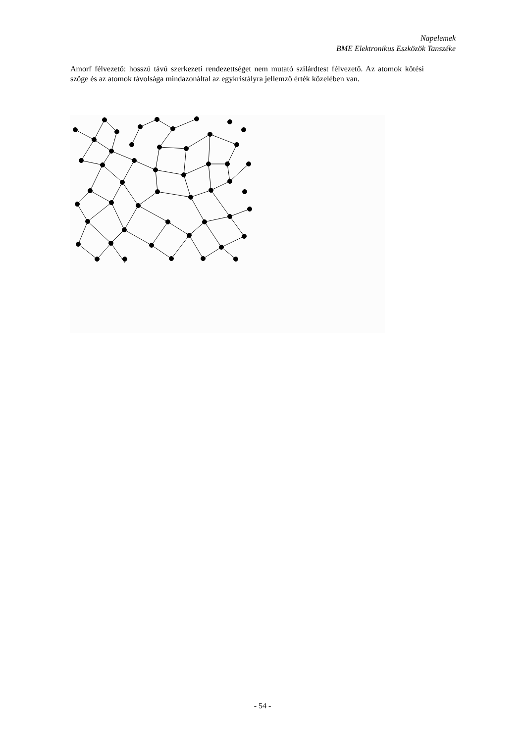Napelemek
BME Elektronikus Eszközök Tanszéke
Amorf félvezető: hosszú távú szerkezeti rendezettséget nem mutató szilárdtest félvezető. Az atomok kötési szöge és az atomok távolsága mindazonáltal az egykristályra jellemző érték közelében van.
- 54 -